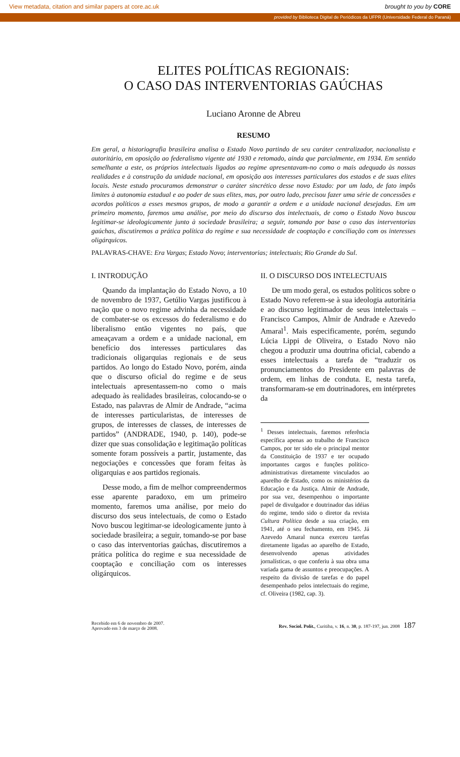View metadata, citation and similar papers at core.ac.uk brought to you by CORE
provided by Biblioteca Digital de Periódicos da UFPR (Universidade Federal do Paraná)
ELITES POLÍTICAS REGIONAIS:
O CASO DAS INTERVENTORIAS GAÚCHAS
Luciano Aronne de Abreu
RESUMO
Em geral, a historiografia brasileira analisa o Estado Novo partindo de seu caráter centralizador, nacionalista e autoritário, em oposição ao federalismo vigente até 1930 e retomado, ainda que parcialmente, em 1934. Em sentido semelhante a este, os próprios intelectuais ligados ao regime apresentavam-no como o mais adequado às nossas realidades e à construção da unidade nacional, em oposição aos interesses particulares dos estados e de suas elites locais. Neste estudo procuramos demonstrar o caráter sincrético desse novo Estado: por um lado, de fato impôs limites à autonomia estadual e ao poder de suas elites, mas, por outro lado, precisou fazer uma série de concessões e acordos políticos a esses mesmos grupos, de modo a garantir a ordem e a unidade nacional desejadas. Em um primeiro momento, faremos uma análise, por meio do discurso dos intelectuais, de como o Estado Novo buscou legitimar-se ideologicamente junto à sociedade brasileira; a seguir, tomando por base o caso das interventorias gaúchas, discutiremos a prática política do regime e sua necessidade de cooptação e conciliação com os interesses oligárquicos.
PALAVRAS-CHAVE: Era Vargas; Estado Novo; interventorias; intelectuais; Rio Grande do Sul.
I. INTRODUÇÃO
Quando da implantação do Estado Novo, a 10 de novembro de 1937, Getúlio Vargas justificou à nação que o novo regime advinha da necessidade de combater-se os excessos do federalismo e do liberalismo então vigentes no país, que ameaçavam a ordem e a unidade nacional, em benefício dos interesses particulares das tradicionais oligarquias regionais e de seus partidos. Ao longo do Estado Novo, porém, ainda que o discurso oficial do regime e de seus intelectuais apresentassem-no como o mais adequado às realidades brasileiras, colocando-se o Estado, nas palavras de Almir de Andrade, “acima de interesses particularistas, de interesses de grupos, de interesses de classes, de interesses de partidos” (ANDRADE, 1940, p. 140), pode-se dizer que suas consolidação e legitimação políticas somente foram possíveis a partir, justamente, das negociações e concessões que foram feitas às oligarquias e aos partidos regionais.
Desse modo, a fim de melhor compreendermos esse aparente paradoxo, em um primeiro momento, faremos uma análise, por meio do discurso dos seus intelectuais, de como o Estado Novo buscou legitimar-se ideologicamente junto à sociedade brasileira; a seguir, tomando-se por base o caso das interventorias gaúchas, discutiremos a prática política do regime e sua necessidade de cooptação e conciliação com os interesses oligárquicos.
II. O DISCURSO DOS INTELECTUAIS
De um modo geral, os estudos políticos sobre o Estado Novo referem-se à sua ideologia autoritária e ao discurso legitimador de seus intelectuais – Francisco Campos, Almir de Andrade e Azevedo Amaral<sup>1</sup>. Mais especificamente, porém, segundo Lúcia Lippi de Oliveira, o Estado Novo não chegou a produzir uma doutrina oficial, cabendo a esses intelectuais a tarefa de “traduzir os pronunciamentos do Presidente em palavras de ordem, em linhas de conduta. E, nesta tarefa, transformaram-se em doutrinadores, em intérpretes da
<sup>1</sup> Desses intelectuais, faremos referência específica apenas ao trabalho de Francisco Campos, por ter sido ele o principal mentor da Constituição de 1937 e ter ocupado importantes cargos e funções político-administrativas diretamente vinculados ao aparelho de Estado, como os ministérios da Educação e da Justiça. Almir de Andrade, por sua vez, desempenhou o importante papel de divulgador e doutrinador das idéias do regime, tendo sido o diretor da revista Cultura Política desde a sua criação, em 1941, até o seu fechamento, em 1945. Já Azevedo Amaral nunca exerceu tarefas diretamente ligadas ao aparelho de Estado, desenvolvendo apenas atividades jornalísticas, o que conferiu à sua obra uma variada gama de assuntos e preocupações. A respeito da divisão de tarefas e do papel desempenhado pelos intelectuais do regime, cf. Oliveira (1982, cap. 3).
Recebido em 6 de novembro de 2007.
Aprovado em 3 de março de 2008.
Rev. Sociol. Polít., Curitiba, v. 16, n. 30, p. 187-197, jun. 2008 187